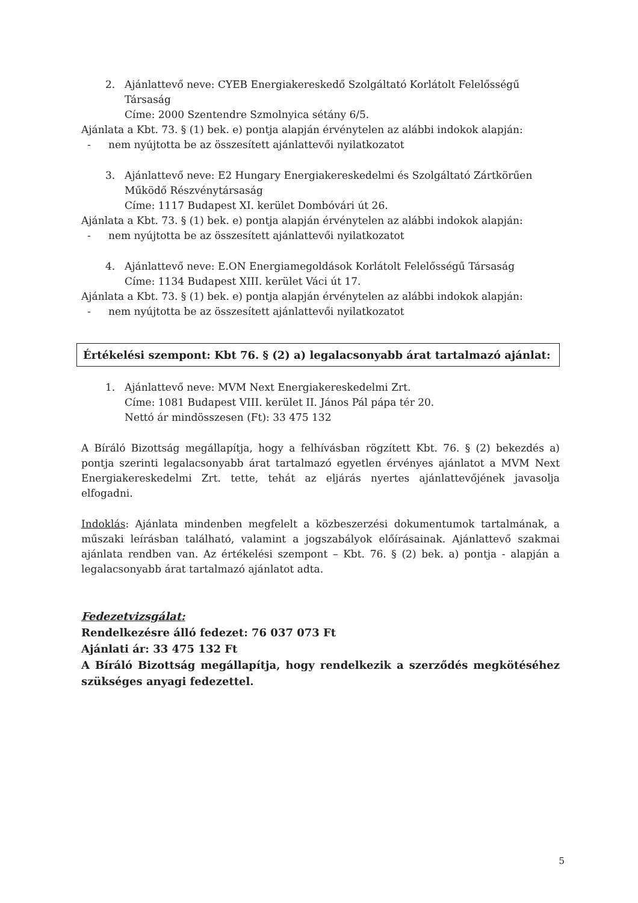2. Ajánlattevő neve: CYEB Energiakereskedő Szolgáltató Korlátolt Felelősségű Társaság
Címe: 2000 Szentendre Szmolnyica sétány 6/5.
Ajánlata a Kbt. 73. § (1) bek. e) pontja alapján érvénytelen az alábbi indokok alapján:
- nem nyújtotta be az összesített ajánlattevői nyilatkozatot
3. Ajánlattevő neve: E2 Hungary Energiakereskedelmi és Szolgáltató Zártkörűen Működő Részvénytársaság
Címe: 1117 Budapest XI. kerület Dombóvári út 26.
Ajánlata a Kbt. 73. § (1) bek. e) pontja alapján érvénytelen az alábbi indokok alapján:
- nem nyújtotta be az összesített ajánlattevői nyilatkozatot
4. Ajánlattevő neve: E.ON Energiamegoldások Korlátolt Felelősségű Társaság
Címe: 1134 Budapest XIII. kerület Váci út 17.
Ajánlata a Kbt. 73. § (1) bek. e) pontja alapján érvénytelen az alábbi indokok alapján:
- nem nyújtotta be az összesített ajánlattevői nyilatkozatot
Értékelési szempont: Kbt 76. § (2) a) legalacsonyabb árat tartalmazó ajánlat:
1. Ajánlattevő neve: MVM Next Energiakereskedelmi Zrt.
Címe: 1081 Budapest VIII. kerület II. János Pál pápa tér 20.
Nettó ár mindösszesen (Ft): 33 475 132
A Bíráló Bizottság megállapítja, hogy a felhívásban rögzített Kbt. 76. § (2) bekezdés a) pontja szerinti legalacsonyabb árat tartalmazó egyetlen érvényes ajánlatot a MVM Next Energiakereskedelmi Zrt. tette, tehát az eljárás nyertes ajánlattevőjének javasolja elfogadni.
Indoklás: Ajánlata mindenben megfelelt a közbeszerzési dokumentumok tartalmának, a műszaki leírásban található, valamint a jogszabályok előírásainak. Ajánlattevő szakmai ajánlata rendben van. Az értékelési szempont – Kbt. 76. § (2) bek. a) pontja - alapján a legalacsonyabb árat tartalmazó ajánlatot adta.
Fedezetvizsgálat:
Rendelkezésre álló fedezet: 76 037 073 Ft
Ajánlati ár: 33 475 132 Ft
A Bíráló Bizottság megállapítja, hogy rendelkezik a szerződés megkötéséhez szükséges anyagi fedezettel.
5